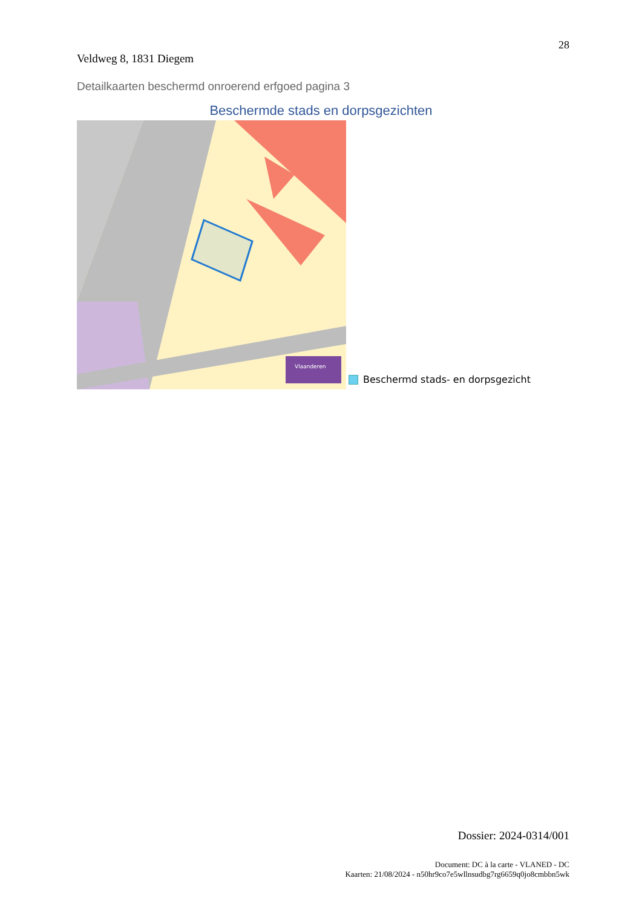28
Veldweg 8, 1831 Diegem
Detailkaarten beschermd onroerend erfgoed pagina 3
Beschermde stads en dorpsgezichten
Vlaanderen
Beschermd stads- en dorpsgezicht
Dossier: 2024-0314/001
Document: DC à la carte - VLANED - DC
Kaarten: 21/08/2024 - n50hr9co7e5wllnsudbg7rg6659q0jo8cmbbn5wk